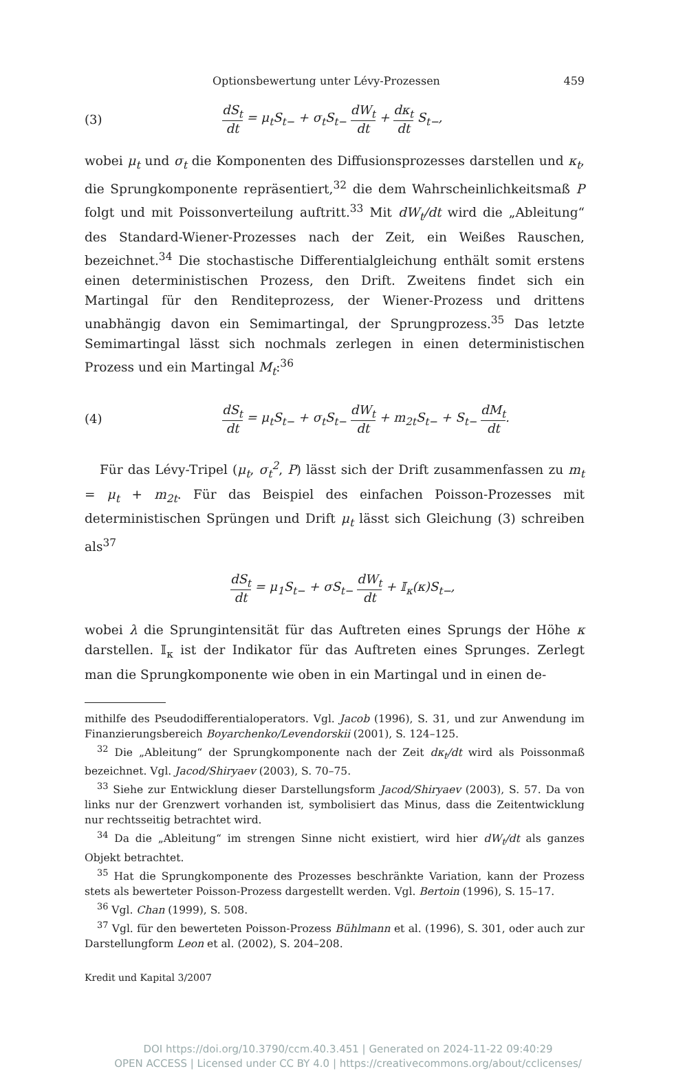Optionsbewertung unter Lévy-Prozessen 459
(3) dS<sub>t</sub> dt = μ<sub>t</sub>S<sub>t−</sub> + σ<sub>t</sub>S<sub>t−</sub> dW<sub>t</sub> dt + dκ<sub>t</sub> dt S<sub>t−</sub>,
wobei μ<sub>t</sub> und σ<sub>t</sub> die Komponenten des Diffusionsprozesses darstellen und κ<sub>t</sub>, die Sprungkomponente repräsentiert,<sup>32</sup> die dem Wahrscheinlichkeitsmaß P folgt und mit Poissonverteilung auftritt.<sup>33</sup> Mit dW<sub>t</sub>/dt wird die „Ableitung“ des Standard-Wiener-Prozesses nach der Zeit, ein Weißes Rauschen, bezeichnet.<sup>34</sup> Die stochastische Differentialgleichung enthält somit erstens einen deterministischen Prozess, den Drift. Zweitens findet sich ein Martingal für den Renditeprozess, der Wiener-Prozess und drittens unabhängig davon ein Semimartingal, der Sprungprozess.<sup>35</sup> Das letzte Semimartingal lässt sich nochmals zerlegen in einen deterministischen Prozess und ein Martingal M<sub>t</sub>:<sup>36</sup>
(4) dS<sub>t</sub> dt = μ<sub>t</sub>S<sub>t−</sub> + σ<sub>t</sub>S<sub>t−</sub> dW<sub>t</sub> dt + m<sub>2t</sub>S<sub>t−</sub> + S<sub>t−</sub> dM<sub>t</sub> dt.
Für das Lévy-Tripel (μ<sub>t</sub>, σ<sub>t</sub><sup>2</sup>, P) lässt sich der Drift zusammenfassen zu m<sub>t</sub> = μ<sub>t</sub> + m<sub>2t</sub>. Für das Beispiel des einfachen Poisson-Prozesses mit deterministischen Sprüngen und Drift μ<sub>t</sub> lässt sich Gleichung (3) schreiben als<sup>37</sup>
dS<sub>t</sub> dt = μ<sub>1</sub>S<sub>t−</sub> + σS<sub>t−</sub> dW<sub>t</sub> dt + 𝕀<sub>κ</sub>(κ)S<sub>t−</sub>,
wobei λ die Sprungintensität für das Auftreten eines Sprungs der Höhe κ darstellen. 𝕀<sub>κ</sub> ist der Indikator für das Auftreten eines Sprunges. Zerlegt man die Sprungkomponente wie oben in ein Martingal und in einen de-
mithilfe des Pseudodifferentialoperators. Vgl. Jacob (1996), S. 31, und zur Anwendung im Finanzierungsbereich Boyarchenko/Levendorskii (2001), S. 124–125.
<sup>32</sup> Die „Ableitung“ der Sprungkomponente nach der Zeit dκ<sub>t</sub>/dt wird als Poissonmaß bezeichnet. Vgl. Jacod/Shiryaev (2003), S. 70–75.
<sup>33</sup> Siehe zur Entwicklung dieser Darstellungsform Jacod/Shiryaev (2003), S. 57. Da von links nur der Grenzwert vorhanden ist, symbolisiert das Minus, dass die Zeitentwicklung nur rechtsseitig betrachtet wird.
<sup>34</sup> Da die „Ableitung“ im strengen Sinne nicht existiert, wird hier dW<sub>t</sub>/dt als ganzes Objekt betrachtet.
<sup>35</sup> Hat die Sprungkomponente des Prozesses beschränkte Variation, kann der Prozess stets als bewerteter Poisson-Prozess dargestellt werden. Vgl. Bertoin (1996), S. 15–17.
<sup>36</sup> Vgl. Chan (1999), S. 508.
<sup>37</sup> Vgl. für den bewerteten Poisson-Prozess Bühlmann et al. (1996), S. 301, oder auch zur Darstellungform Leon et al. (2002), S. 204–208.
Kredit und Kapital 3/2007
DOI https://doi.org/10.3790/ccm.40.3.451 | Generated on 2024-11-22 09:40:29
OPEN ACCESS | Licensed under CC BY 4.0 | https://creativecommons.org/about/cclicenses/